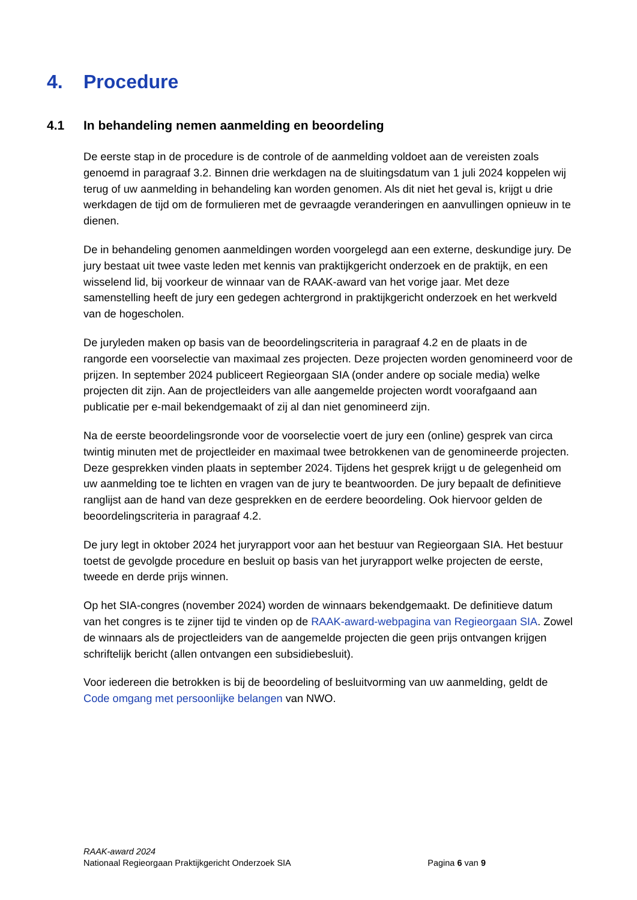4. Procedure
4.1 In behandeling nemen aanmelding en beoordeling
De eerste stap in de procedure is de controle of de aanmelding voldoet aan de vereisten zoals genoemd in paragraaf 3.2. Binnen drie werkdagen na de sluitingsdatum van 1 juli 2024 koppelen wij terug of uw aanmelding in behandeling kan worden genomen. Als dit niet het geval is, krijgt u drie werkdagen de tijd om de formulieren met de gevraagde veranderingen en aanvullingen opnieuw in te dienen.
De in behandeling genomen aanmeldingen worden voorgelegd aan een externe, deskundige jury. De jury bestaat uit twee vaste leden met kennis van praktijkgericht onderzoek en de praktijk, en een wisselend lid, bij voorkeur de winnaar van de RAAK-award van het vorige jaar. Met deze samenstelling heeft de jury een gedegen achtergrond in praktijkgericht onderzoek en het werkveld van de hogescholen.
De juryleden maken op basis van de beoordelingscriteria in paragraaf 4.2 en de plaats in de rangorde een voorselectie van maximaal zes projecten. Deze projecten worden genomineerd voor de prijzen. In september 2024 publiceert Regieorgaan SIA (onder andere op sociale media) welke projecten dit zijn. Aan de projectleiders van alle aangemelde projecten wordt voorafgaand aan publicatie per e-mail bekendgemaakt of zij al dan niet genomineerd zijn.
Na de eerste beoordelingsronde voor de voorselectie voert de jury een (online) gesprek van circa twintig minuten met de projectleider en maximaal twee betrokkenen van de genomineerde projecten. Deze gesprekken vinden plaats in september 2024. Tijdens het gesprek krijgt u de gelegenheid om uw aanmelding toe te lichten en vragen van de jury te beantwoorden. De jury bepaalt de definitieve ranglijst aan de hand van deze gesprekken en de eerdere beoordeling. Ook hiervoor gelden de beoordelingscriteria in paragraaf 4.2.
De jury legt in oktober 2024 het juryrapport voor aan het bestuur van Regieorgaan SIA. Het bestuur toetst de gevolgde procedure en besluit op basis van het juryrapport welke projecten de eerste, tweede en derde prijs winnen.
Op het SIA-congres (november 2024) worden de winnaars bekendgemaakt. De definitieve datum van het congres is te zijner tijd te vinden op de RAAK-award-webpagina van Regieorgaan SIA. Zowel de winnaars als de projectleiders van de aangemelde projecten die geen prijs ontvangen krijgen schriftelijk bericht (allen ontvangen een subsidiebesluit).
Voor iedereen die betrokken is bij de beoordeling of besluitvorming van uw aanmelding, geldt de Code omgang met persoonlijke belangen van NWO.
RAAK-award 2024
Nationaal Regieorgaan Praktijkgericht Onderzoek SIA Pagina 6 van 9